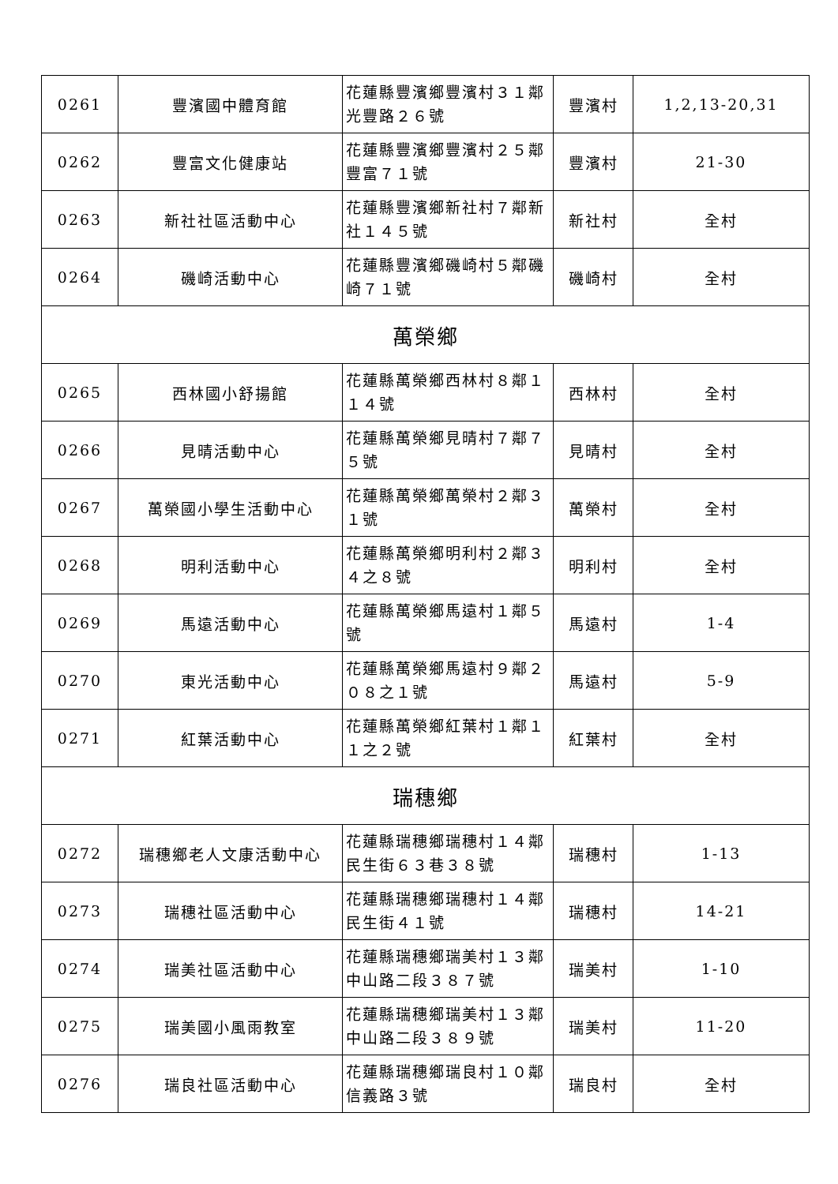| 0261 | 豐濱國中體育館 | 花蓮縣豐濱鄉豐濱村３１鄰光豐路２６號 | 豐濱村 | 1,2,13-20,31 |
| 0262 | 豐富文化健康站 | 花蓮縣豐濱鄉豐濱村２５鄰豐富７１號 | 豐濱村 | 21-30 |
| 0263 | 新社社區活動中心 | 花蓮縣豐濱鄉新社村７鄰新社１４５號 | 新社村 | 全村 |
| 0264 | 磯崎活動中心 | 花蓮縣豐濱鄉磯崎村５鄰磯崎７１號 | 磯崎村 | 全村 |
| 萬榮鄉 | | | | |
| 0265 | 西林國小舒揚館 | 花蓮縣萬榮鄉西林村８鄰１１４號 | 西林村 | 全村 |
| 0266 | 見晴活動中心 | 花蓮縣萬榮鄉見晴村７鄰７５號 | 見晴村 | 全村 |
| 0267 | 萬榮國小學生活動中心 | 花蓮縣萬榮鄉萬榮村２鄰３１號 | 萬榮村 | 全村 |
| 0268 | 明利活動中心 | 花蓮縣萬榮鄉明利村２鄰３４之８號 | 明利村 | 全村 |
| 0269 | 馬遠活動中心 | 花蓮縣萬榮鄉馬遠村１鄰５號 | 馬遠村 | 1-4 |
| 0270 | 東光活動中心 | 花蓮縣萬榮鄉馬遠村９鄰２０８之１號 | 馬遠村 | 5-9 |
| 0271 | 紅葉活動中心 | 花蓮縣萬榮鄉紅葉村１鄰１１之２號 | 紅葉村 | 全村 |
| 瑞穗鄉 | | | | |
| 0272 | 瑞穗鄉老人文康活動中心 | 花蓮縣瑞穗鄉瑞穗村１４鄰民生街６３巷３８號 | 瑞穗村 | 1-13 |
| 0273 | 瑞穗社區活動中心 | 花蓮縣瑞穗鄉瑞穗村１４鄰民生街４１號 | 瑞穗村 | 14-21 |
| 0274 | 瑞美社區活動中心 | 花蓮縣瑞穗鄉瑞美村１３鄰中山路二段３８７號 | 瑞美村 | 1-10 |
| 0275 | 瑞美國小風雨教室 | 花蓮縣瑞穗鄉瑞美村１３鄰中山路二段３８９號 | 瑞美村 | 11-20 |
| 0276 | 瑞良社區活動中心 | 花蓮縣瑞穗鄉瑞良村１０鄰信義路３號 | 瑞良村 | 全村 |